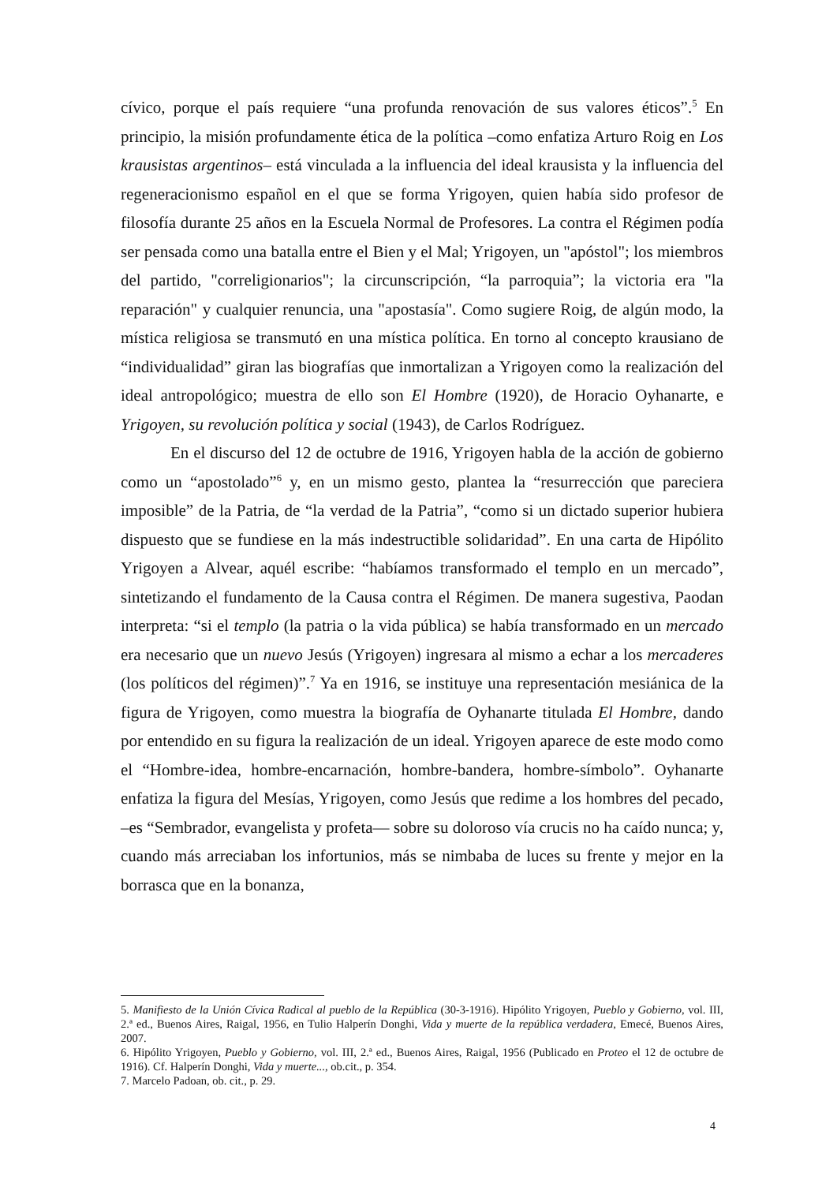cívico, porque el país requiere “una profunda renovación de sus valores éticos”.<sup>5</sup> En principio, la misión profundamente ética de la política –como enfatiza Arturo Roig en Los krausistas argentinos– está vinculada a la influencia del ideal krausista y la influencia del regeneracionismo español en el que se forma Yrigoyen, quien había sido profesor de filosofía durante 25 años en la Escuela Normal de Profesores. La contra el Régimen podía ser pensada como una batalla entre el Bien y el Mal; Yrigoyen, un "apóstol"; los miembros del partido, "correligionarios"; la circunscripción, “la parroquia”; la victoria era "la reparación" y cualquier renuncia, una "apostasía". Como sugiere Roig, de algún modo, la mística religiosa se transmutó en una mística política. En torno al concepto krausiano de “individualidad” giran las biografías que inmortalizan a Yrigoyen como la realización del ideal antropológico; muestra de ello son El Hombre (1920), de Horacio Oyhanarte, e Yrigoyen, su revolución política y social (1943), de Carlos Rodríguez.
En el discurso del 12 de octubre de 1916, Yrigoyen habla de la acción de gobierno como un “apostolado”<sup>6</sup> y, en un mismo gesto, plantea la “resurrección que pareciera imposible” de la Patria, de “la verdad de la Patria”, “como si un dictado superior hubiera dispuesto que se fundiese en la más indestructible solidaridad”. En una carta de Hipólito Yrigoyen a Alvear, aquél escribe: “habíamos transformado el templo en un mercado”, sintetizando el fundamento de la Causa contra el Régimen. De manera sugestiva, Paodan interpreta: “si el templo (la patria o la vida pública) se había transformado en un mercado era necesario que un nuevo Jesús (Yrigoyen) ingresara al mismo a echar a los mercaderes (los políticos del régimen)”.<sup>7</sup> Ya en 1916, se instituye una representación mesiánica de la figura de Yrigoyen, como muestra la biografía de Oyhanarte titulada El Hombre, dando por entendido en su figura la realización de un ideal. Yrigoyen aparece de este modo como el “Hombre-idea, hombre-encarnación, hombre-bandera, hombre-símbolo”. Oyhanarte enfatiza la figura del Mesías, Yrigoyen, como Jesús que redime a los hombres del pecado, –es “Sembrador, evangelista y profeta— sobre su doloroso vía crucis no ha caído nunca; y, cuando más arreciaban los infortunios, más se nimbaba de luces su frente y mejor en la borrasca que en la bonanza,
5. Manifiesto de la Unión Cívica Radical al pueblo de la República (30-3-1916). Hipólito Yrigoyen, Pueblo y Gobierno, vol. III, 2.ª ed., Buenos Aires, Raigal, 1956, en Tulio Halperín Donghi, Vida y muerte de la república verdadera, Emecé, Buenos Aires, 2007.
6. Hipólito Yrigoyen, Pueblo y Gobierno, vol. III, 2.ª ed., Buenos Aires, Raigal, 1956 (Publicado en Proteo el 12 de octubre de 1916). Cf. Halperín Donghi, Vida y muerte..., ob.cit., p. 354.
7. Marcelo Padoan, ob. cit., p. 29.
4